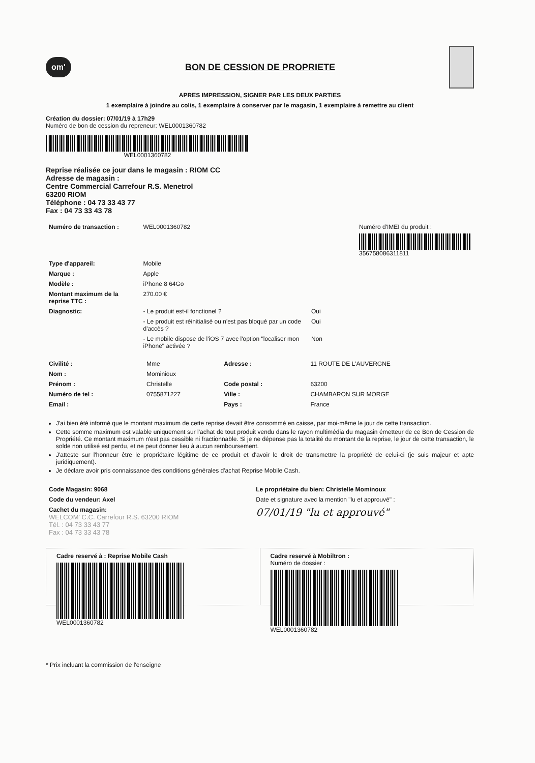om'
BON DE CESSION DE PROPRIETE
APRES IMPRESSION, SIGNER PAR LES DEUX PARTIES
1 exemplaire à joindre au colis, 1 exemplaire à conserver par le magasin, 1 exemplaire à remettre au client
Création du dossier: 07/01/19 à 17h29
Numéro de bon de cession du repreneur: WEL0001360782
WEL0001360782
Reprise réalisée ce jour dans le magasin : RIOM CC
Adresse de magasin :
Centre Commercial Carrefour R.S. Menetrol
63200 RIOM
Téléphone : 04 73 33 43 77
Fax : 04 73 33 43 78
| Numéro de transaction : | WEL0001360782 | Numéro d'IMEI du produit : 356758086311811 |
| Type d'appareil: | Mobile | |
| Marque : | Apple | |
| Modèle : | iPhone 8 64Go | |
| Montant maximum de la reprise TTC : | 270.00 € | |
| Diagnostic: | - Le produit est-il fonctionel ? | Oui |
| | - Le produit est réinitialisé ou n'est pas bloqué par un code d'accès ? | Oui |
| | - Le mobile dispose de l'iOS 7 avec l'option "localiser mon iPhone" activée ? | Non |
| Civilité : | Mme | Adresse : | 11 ROUTE DE L'AUVERGNE |
| Nom : | Mominioux | | |
| Prénom : | Christelle | Code postal : | 63200 |
| Numéro de tel : | 0755871227 | Ville : | CHAMBARON SUR MORGE |
| Email : | | Pays : | France |
J'ai bien été informé que le montant maximum de cette reprise devait être consommé en caisse, par moi-même le jour de cette transaction.
Cette somme maximum est valable uniquement sur l'achat de tout produit vendu dans le rayon multimédia du magasin émetteur de ce Bon de Cession de Propriété. Ce montant maximum n'est pas cessible ni fractionnable. Si je ne dépense pas la totalité du montant de la reprise, le jour de cette transaction, le solde non utilisé est perdu, et ne peut donner lieu à aucun remboursement.
J'atteste sur l'honneur être le propriétaire légitime de ce produit et d'avoir le droit de transmettre la propriété de celui-ci (je suis majeur et apte juridiquement).
Je déclare avoir pris connaissance des conditions générales d'achat Reprise Mobile Cash.
| Code Magasin: 9068 | Le propriétaire du bien: Christelle Mominoux |
| Code du vendeur: Axel | Date et signature avec la mention "lu et approuvé" : |
| Cachet du magasin: WELCOM' C.C. Carrefour R.S. 63200 RIOM Tél. : 04 73 33 43 77 Fax : 04 73 33 43 78 | 07/01/19 "lu et approuvé" |
Cadre reservé à : Reprise Mobile Cash
WEL0001360782
Cadre reservé à Mobiltron :
Numéro de dossier :
WEL0001360782
* Prix incluant la commission de l'enseigne